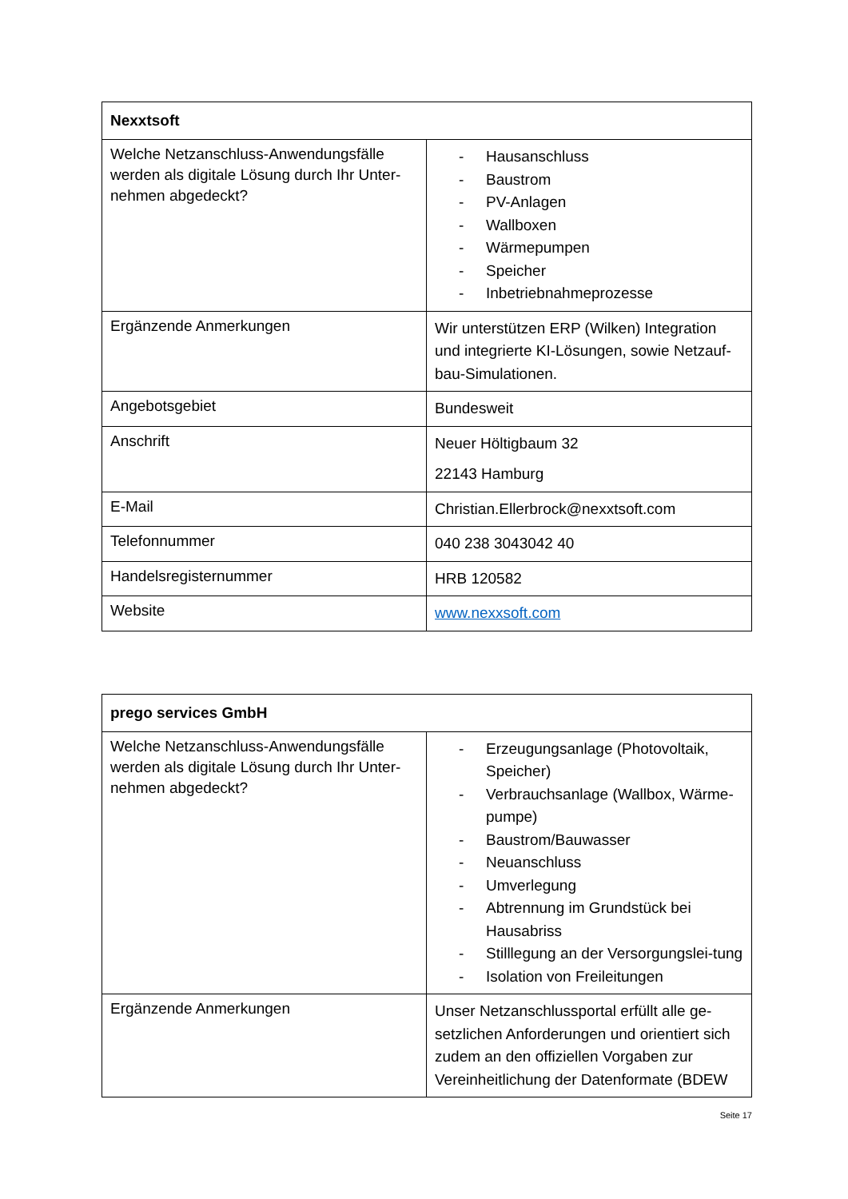| Nexxtsoft | |
| --- | --- |
| Welche Netzanschluss-Anwendungsfälle werden als digitale Lösung durch Ihr Unter-nehmen abgedeckt? | - Hausanschluss - Baustrom - PV-Anlagen - Wallboxen - Wärmepumpen - Speicher - Inbetriebnahmeprozesse |
| Ergänzende Anmerkungen | Wir unterstützen ERP (Wilken) Integration und integrierte KI-Lösungen, sowie Netzauf-bau-Simulationen. |
| Angebotsgebiet | Bundesweit |
| Anschrift | Neuer Höltigbaum 32 22143 Hamburg |
| E-Mail | Christian.Ellerbrock@nexxtsoft.com |
| Telefonnummer | 040 238 3043042 40 |
| Handelsregisternummer | HRB 120582 |
| Website | www.nexxsoft.com |
| prego services GmbH | |
| --- | --- |
| Welche Netzanschluss-Anwendungsfälle werden als digitale Lösung durch Ihr Unter-nehmen abgedeckt? | - Erzeugungsanlage (Photovoltaik, Speicher) - Verbrauchsanlage (Wallbox, Wärme-pumpe) - Baustrom/Bauwasser - Neuanschluss - Umverlegung - Abtrennung im Grundstück bei Hausabriss - Stilllegung an der Versorgungslei-tung - Isolation von Freileitungen |
| Ergänzende Anmerkungen | Unser Netzanschlussportal erfüllt alle ge-setzlichen Anforderungen und orientiert sich zudem an den offiziellen Vorgaben zur Vereinheitlichung der Datenformate (BDEW |
Seite 17